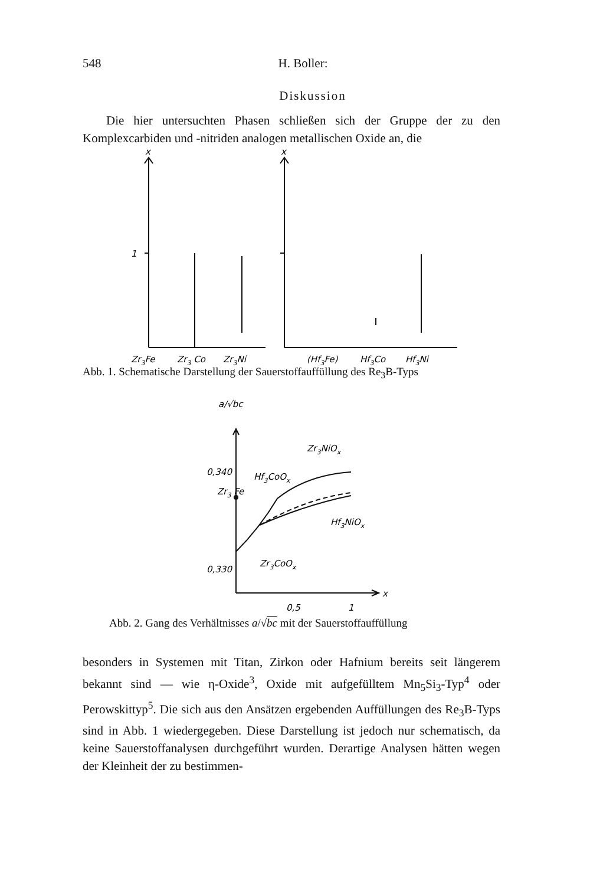548 H. Boller:
Diskussion
Die hier untersuchten Phasen schließen sich der Gruppe der zu den Komplexcarbiden und -nitriden analogen metallischen Oxide an, die
x
x
1
Zr3Fe
Zr3 Co
Zr3Ni
(Hf3Fe)
Hf3Co
Hf3Ni
Abb. 1. Schematische Darstellung der Sauerstoffauffüllung des Re<sub>3</sub>B-Typs
a/√bc
0,340
0,330
Zr3 Fe
Zr3NiOx
Hf3CoOx
Hf3NiOx
Zr3CoOx
x
0,5
1
Abb. 2. Gang des Verhältnisses a/√bc mit der Sauerstoffauffüllung
besonders in Systemen mit Titan, Zirkon oder Hafnium bereits seit längerem bekannt sind — wie η-Oxide<sup>3</sup>, Oxide mit aufgefülltem Mn<sub>5</sub>Si<sub>3</sub>-Typ<sup>4</sup> oder Perowskittyp<sup>5</sup>. Die sich aus den Ansätzen ergebenden Auffüllungen des Re<sub>3</sub>B-Typs sind in Abb. 1 wiedergegeben. Diese Darstellung ist jedoch nur schematisch, da keine Sauerstoffanalysen durchgeführt wurden. Derartige Analysen hätten wegen der Kleinheit der zu bestimmen-